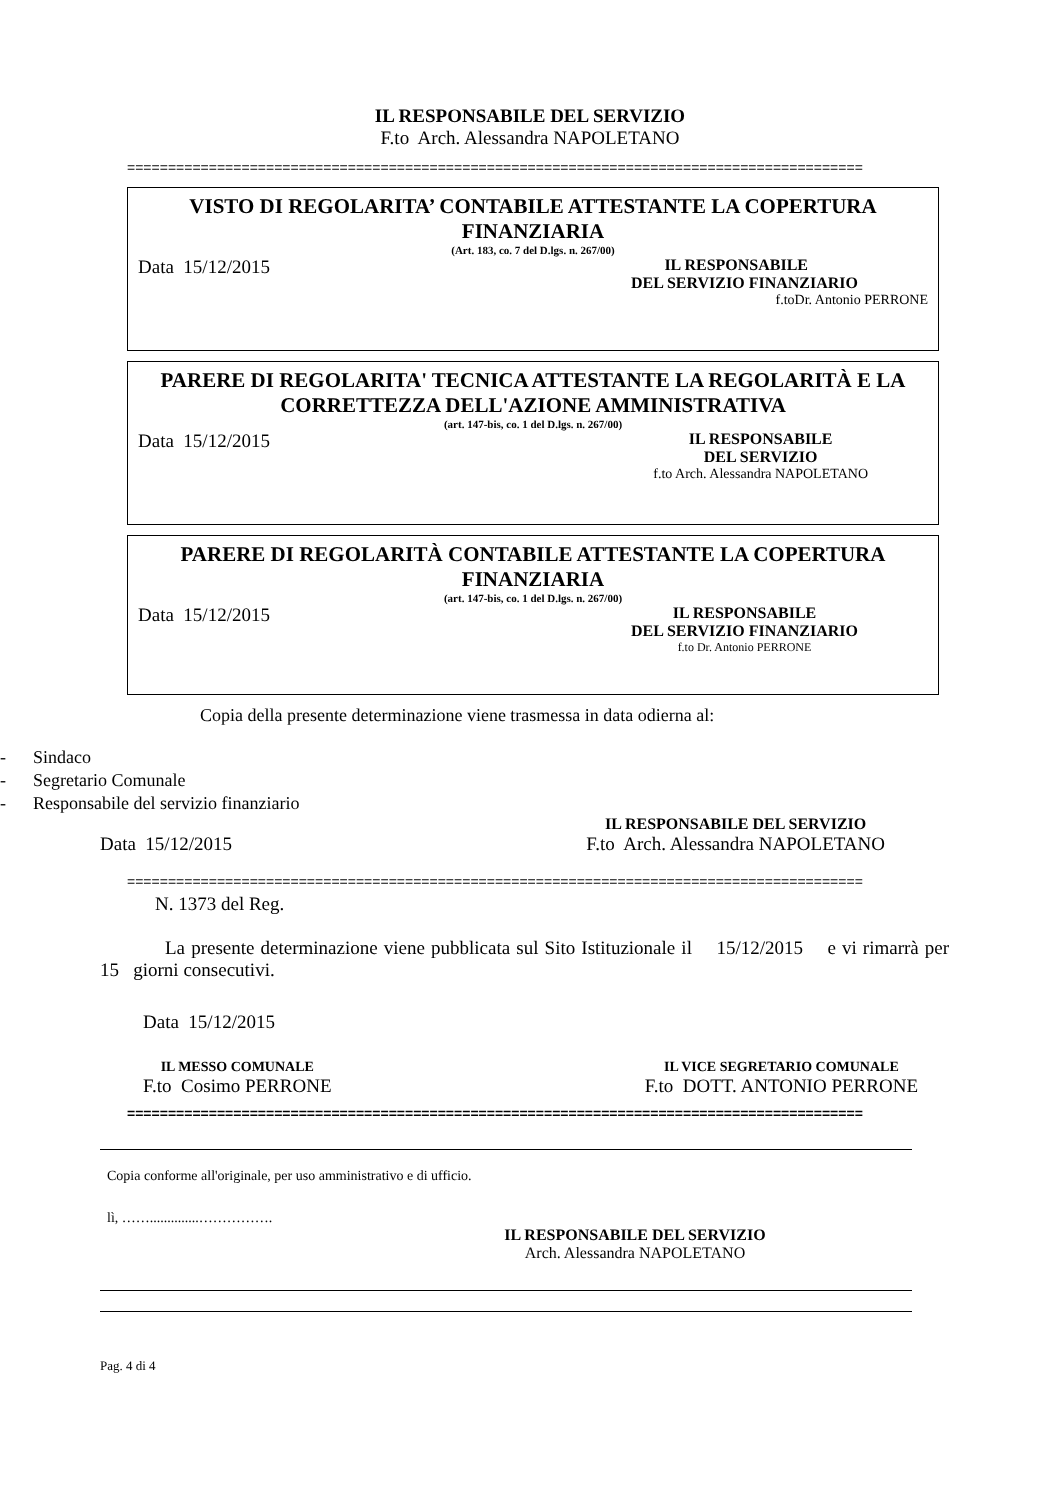IL RESPONSABILE DEL SERVIZIO
F.to Arch. Alessandra NAPOLETANO
==========================================================================================
VISTO DI REGOLARITA’ CONTABILE ATTESTANTE LA COPERTURA FINANZIARIA
(Art. 183, co. 7 del D.lgs. n. 267/00)
Data 15/12/2015
IL RESPONSABILE
DEL SERVIZIO FINANZIARIO
f.toDr. Antonio PERRONE
PARERE DI REGOLARITA' TECNICA ATTESTANTE LA REGOLARITÀ E LA CORRETTEZZA DELL'AZIONE AMMINISTRATIVA
(art. 147-bis, co. 1 del D.lgs. n. 267/00)
Data 15/12/2015
IL RESPONSABILE
DEL SERVIZIO
f.to Arch. Alessandra NAPOLETANO
PARERE DI REGOLARITÀ CONTABILE ATTESTANTE LA COPERTURA FINANZIARIA
(art. 147-bis, co. 1 del D.lgs. n. 267/00)
Data 15/12/2015
IL RESPONSABILE
DEL SERVIZIO FINANZIARIO
f.to Dr. Antonio PERRONE
Copia della presente determinazione viene trasmessa in data odierna al:
- Sindaco
- Segretario Comunale
- Responsabile del servizio finanziario
Data 15/12/2015
IL RESPONSABILE DEL SERVIZIO
F.to Arch. Alessandra NAPOLETANO
==========================================================================================
N. 1373 del Reg.
La presente determinazione viene pubblicata sul Sito Istituzionale il 15/12/2015 e vi rimarrà per 15 giorni consecutivi.
Data 15/12/2015
IL MESSO COMUNALE
F.to Cosimo PERRONE
IL VICE SEGRETARIO COMUNALE
F.to DOTT. ANTONIO PERRONE
==========================================================================================
Copia conforme all'originale, per uso amministrativo e di ufficio.
lì, ……..............…………….
IL RESPONSABILE DEL SERVIZIO
Arch. Alessandra NAPOLETANO
Pag. 4 di 4